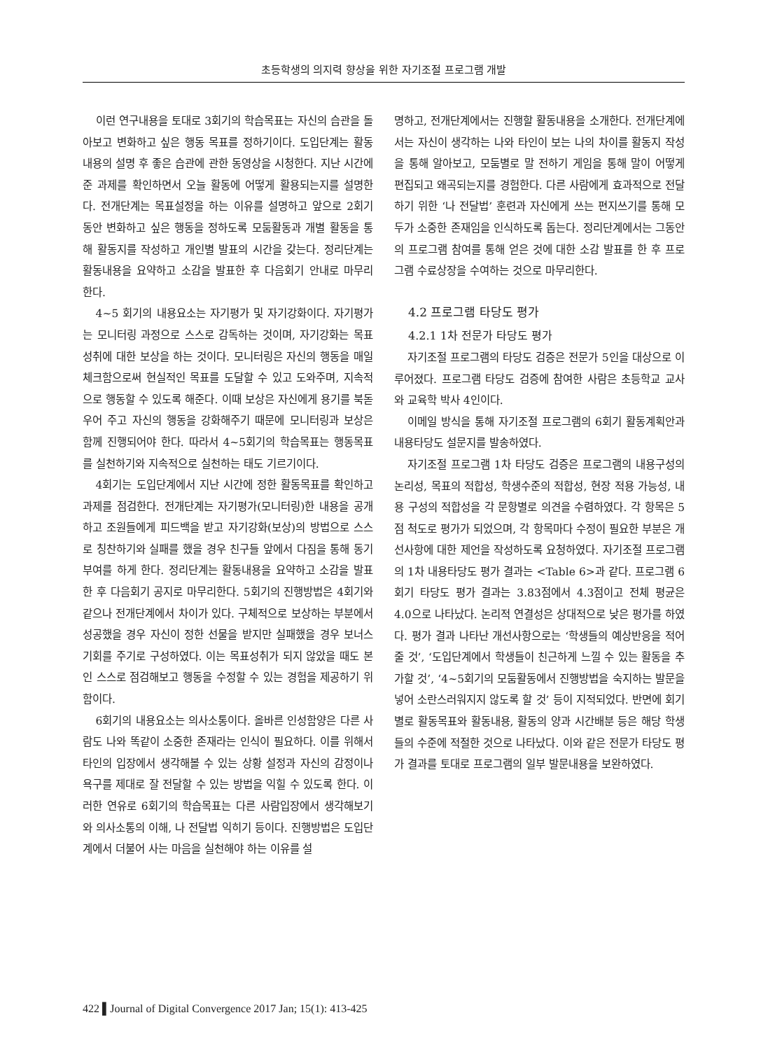초등학생의 의지력 향상을 위한 자기조절 프로그램 개발
이런 연구내용을 토대로 3회기의 학습목표는 자신의 습관을 돌아보고 변화하고 싶은 행동 목표를 정하기이다. 도입단계는 활동내용의 설명 후 좋은 습관에 관한 동영상을 시청한다. 지난 시간에 준 과제를 확인하면서 오늘 활동에 어떻게 활용되는지를 설명한다. 전개단계는 목표설정을 하는 이유를 설명하고 앞으로 2회기 동안 변화하고 싶은 행동을 정하도록 모둠활동과 개별 활동을 통해 활동지를 작성하고 개인별 발표의 시간을 갖는다. 정리단계는 활동내용을 요약하고 소감을 발표한 후 다음회기 안내로 마무리 한다.
4~5 회기의 내용요소는 자기평가 및 자기강화이다. 자기평가는 모니터링 과정으로 스스로 감독하는 것이며, 자기강화는 목표성취에 대한 보상을 하는 것이다. 모니터링은 자신의 행동을 매일 체크함으로써 현실적인 목표를 도달할 수 있고 도와주며, 지속적으로 행동할 수 있도록 해준다. 이때 보상은 자신에게 용기를 북돋우어 주고 자신의 행동을 강화해주기 때문에 모니터링과 보상은 함께 진행되어야 한다. 따라서 4~5회기의 학습목표는 행동목표를 실천하기와 지속적으로 실천하는 태도 기르기이다.
4회기는 도입단계에서 지난 시간에 정한 활동목표를 확인하고 과제를 점검한다. 전개단계는 자기평가(모니터링)한 내용을 공개하고 조원들에게 피드백을 받고 자기강화(보상)의 방법으로 스스로 칭찬하기와 실패를 했을 경우 친구들 앞에서 다짐을 통해 동기부여를 하게 한다. 정리단계는 활동내용을 요약하고 소감을 발표한 후 다음회기 공지로 마무리한다. 5회기의 진행방법은 4회기와 같으나 전개단계에서 차이가 있다. 구체적으로 보상하는 부분에서 성공했을 경우 자신이 정한 선물을 받지만 실패했을 경우 보너스 기회를 주기로 구성하였다. 이는 목표성취가 되지 않았을 때도 본인 스스로 점검해보고 행동을 수정할 수 있는 경험을 제공하기 위함이다.
6회기의 내용요소는 의사소통이다. 올바른 인성함양은 다른 사람도 나와 똑같이 소중한 존재라는 인식이 필요하다. 이를 위해서 타인의 입장에서 생각해볼 수 있는 상황 설정과 자신의 감정이나 욕구를 제대로 잘 전달할 수 있는 방법을 익힐 수 있도록 한다. 이러한 연유로 6회기의 학습목표는 다른 사람입장에서 생각해보기와 의사소통의 이해, 나 전달법 익히기 등이다. 진행방법은 도입단계에서 더불어 사는 마음을 실천해야 하는 이유를 설
명하고, 전개단계에서는 진행할 활동내용을 소개한다. 전개단계에서는 자신이 생각하는 나와 타인이 보는 나의 차이를 활동지 작성을 통해 알아보고, 모둠별로 말 전하기 게임을 통해 말이 어떻게 편집되고 왜곡되는지를 경험한다. 다른 사람에게 효과적으로 전달하기 위한 ‘나 전달법’ 훈련과 자신에게 쓰는 편지쓰기를 통해 모두가 소중한 존재임을 인식하도록 돕는다. 정리단계에서는 그동안의 프로그램 참여를 통해 얻은 것에 대한 소감 발표를 한 후 프로그램 수료상장을 수여하는 것으로 마무리한다.
4.2 프로그램 타당도 평가
4.2.1 1차 전문가 타당도 평가
자기조절 프로그램의 타당도 검증은 전문가 5인을 대상으로 이루어졌다. 프로그램 타당도 검증에 참여한 사람은 초등학교 교사와 교육학 박사 4인이다.
이메일 방식을 통해 자기조절 프로그램의 6회기 활동계획안과 내용타당도 설문지를 발송하였다.
자기조절 프로그램 1차 타당도 검증은 프로그램의 내용구성의 논리성, 목표의 적합성, 학생수준의 적합성, 현장 적용 가능성, 내용 구성의 적합성을 각 문항별로 의견을 수렴하였다. 각 항목은 5점 척도로 평가가 되었으며, 각 항목마다 수정이 필요한 부분은 개선사항에 대한 제언을 작성하도록 요청하였다. 자기조절 프로그램의 1차 내용타당도 평가 결과는 <Table 6>과 같다. 프로그램 6회기 타당도 평가 결과는 3.83점에서 4.3점이고 전체 평균은 4.0으로 나타났다. 논리적 연결성은 상대적으로 낮은 평가를 하였다. 평가 결과 나타난 개선사항으로는 ‘학생들의 예상반응을 적어 줄 것’, ‘도입단계에서 학생들이 친근하게 느낄 수 있는 활동을 추가할 것’, ‘4~5회기의 모둠활동에서 진행방법을 숙지하는 발문을 넣어 소란스러워지지 않도록 할 것’ 등이 지적되었다. 반면에 회기별로 활동목표와 활동내용, 활동의 양과 시간배분 등은 해당 학생들의 수준에 적절한 것으로 나타났다. 이와 같은 전문가 타당도 평가 결과를 토대로 프로그램의 일부 발문내용을 보완하였다.
422 ▌Journal of Digital Convergence 2017 Jan; 15(1): 413-425